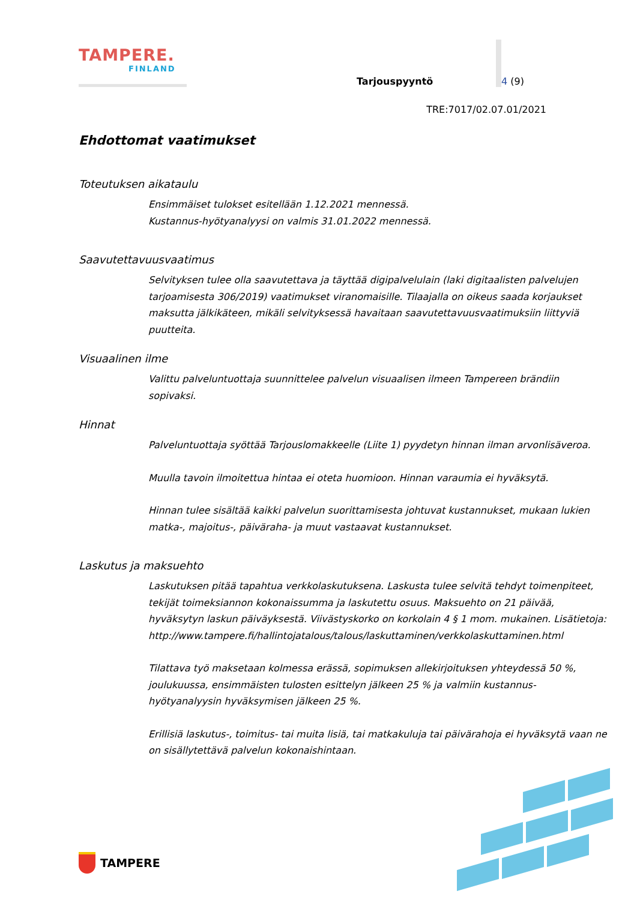TAMPERE.
FINLAND
Tarjouspyyntö
4 (9)
TRE:7017/02.07.01/2021
Ehdottomat vaatimukset
Toteutuksen aikataulu
Ensimmäiset tulokset esitellään 1.12.2021 mennessä.
Kustannus-hyötyanalyysi on valmis 31.01.2022 mennessä.
Saavutettavuusvaatimus
Selvityksen tulee olla saavutettava ja täyttää digipalvelulain (laki digitaalisten palvelujen tarjoamisesta 306/2019) vaatimukset viranomaisille. Tilaajalla on oikeus saada korjaukset maksutta jälkikäteen, mikäli selvityksessä havaitaan saavutettavuusvaatimuksiin liittyviä puutteita.
Visuaalinen ilme
Valittu palveluntuottaja suunnittelee palvelun visuaalisen ilmeen Tampereen brändiin sopivaksi.
Hinnat
Palveluntuottaja syöttää Tarjouslomakkeelle (Liite 1) pyydetyn hinnan ilman arvonlisäveroa.
Muulla tavoin ilmoitettua hintaa ei oteta huomioon. Hinnan varaumia ei hyväksytä.
Hinnan tulee sisältää kaikki palvelun suorittamisesta johtuvat kustannukset, mukaan lukien matka-, majoitus-, päiväraha- ja muut vastaavat kustannukset.
Laskutus ja maksuehto
Laskutuksen pitää tapahtua verkkolaskutuksena. Laskusta tulee selvitä tehdyt toimenpiteet, tekijät toimeksiannon kokonaissumma ja laskutettu osuus. Maksuehto on 21 päivää, hyväksytyn laskun päiväyksestä. Viivästyskorko on korkolain 4 § 1 mom. mukainen. Lisätietoja: http://www.tampere.fi/hallintojatalous/talous/laskuttaminen/verkkolaskuttaminen.html
Tilattava työ maksetaan kolmessa erässä, sopimuksen allekirjoituksen yhteydessä 50 %, joulukuussa, ensimmäisten tulosten esittelyn jälkeen 25 % ja valmiin kustannus-hyötyanalyysin hyväksymisen jälkeen 25 %.
Erillisiä laskutus-, toimitus- tai muita lisiä, tai matkakuluja tai päivärahoja ei hyväksytä vaan ne on sisällytettävä palvelun kokonaishintaan.
TAMPERE